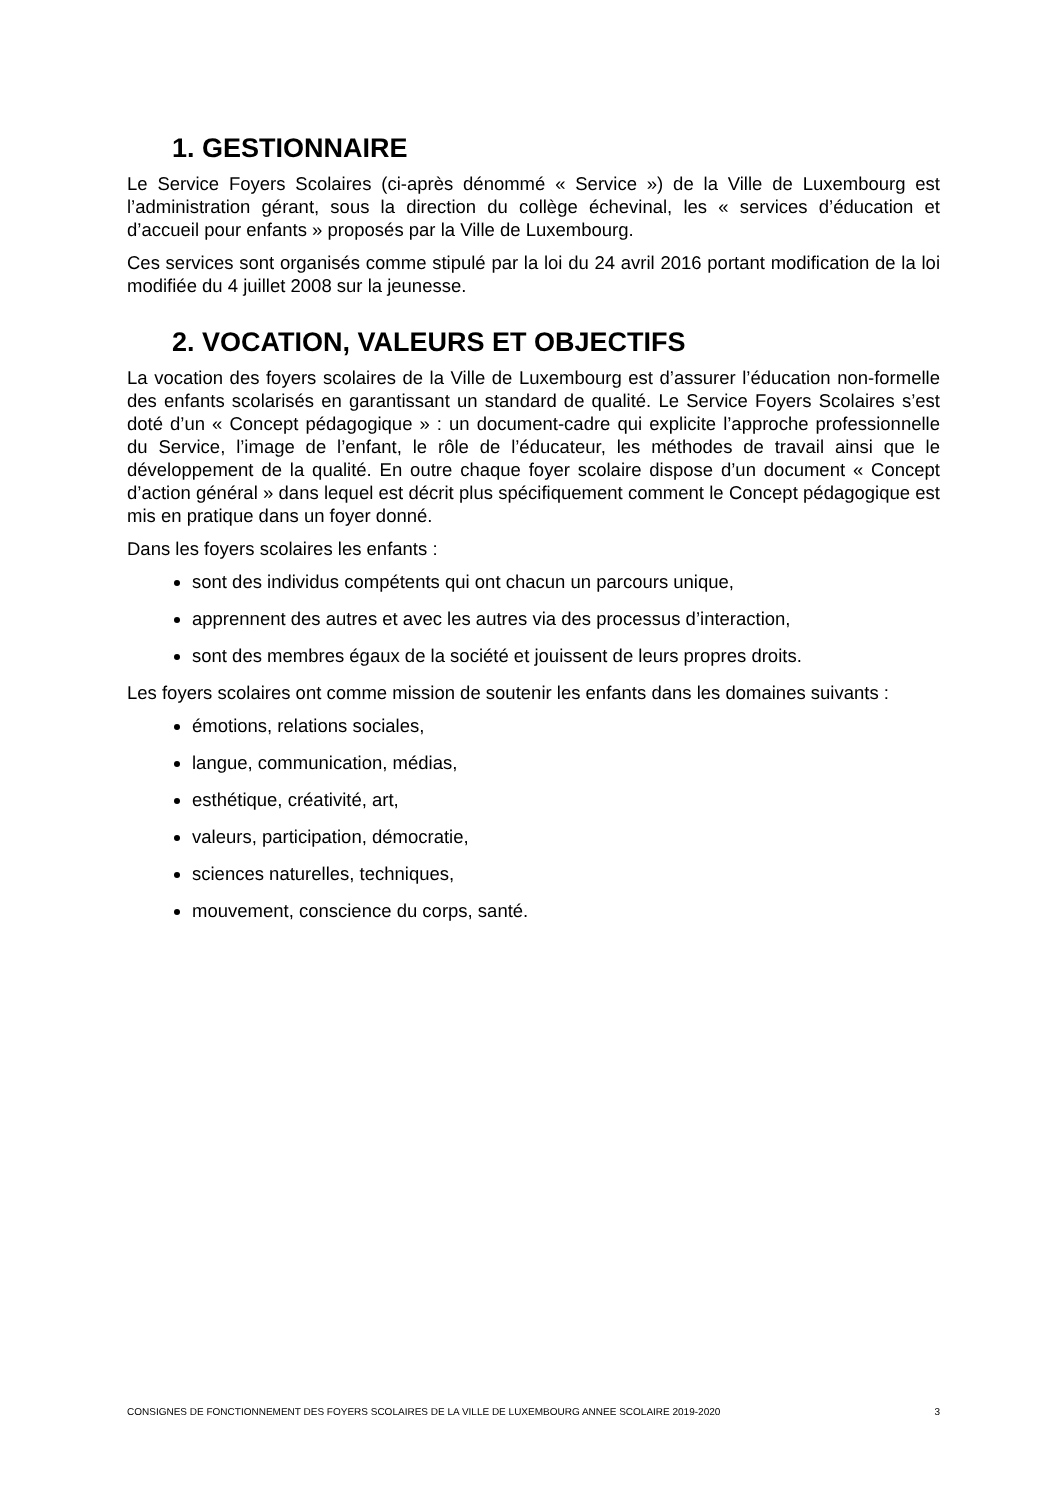1. GESTIONNAIRE
Le Service Foyers Scolaires (ci-après dénommé « Service ») de la Ville de Luxembourg est l’administration gérant, sous la direction du collège échevinal, les « services d’éducation et d’accueil pour enfants » proposés par la Ville de Luxembourg.
Ces services sont organisés comme stipulé par la loi du 24 avril 2016 portant modification de la loi modifiée du 4 juillet 2008 sur la jeunesse.
2. VOCATION, VALEURS ET OBJECTIFS
La vocation des foyers scolaires de la Ville de Luxembourg est d’assurer l’éducation non-formelle des enfants scolarisés en garantissant un standard de qualité. Le Service Foyers Scolaires s’est doté d’un « Concept pédagogique » : un document-cadre qui explicite l’approche professionnelle du Service, l’image de l’enfant, le rôle de l’éducateur, les méthodes de travail ainsi que le développement de la qualité. En outre chaque foyer scolaire dispose d’un document « Concept d’action général » dans lequel est décrit plus spécifiquement comment le Concept pédagogique est mis en pratique dans un foyer donné.
Dans les foyers scolaires les enfants :
sont des individus compétents qui ont chacun un parcours unique,
apprennent des autres et avec les autres via des processus d’interaction,
sont des membres égaux de la société et jouissent de leurs propres droits.
Les foyers scolaires ont comme mission de soutenir les enfants dans les domaines suivants :
émotions, relations sociales,
langue, communication, médias,
esthétique, créativité, art,
valeurs, participation, démocratie,
sciences naturelles, techniques,
mouvement, conscience du corps, santé.
CONSIGNES DE FONCTIONNEMENT DES FOYERS SCOLAIRES DE LA VILLE DE LUXEMBOURG ANNEE SCOLAIRE 2019-2020 3